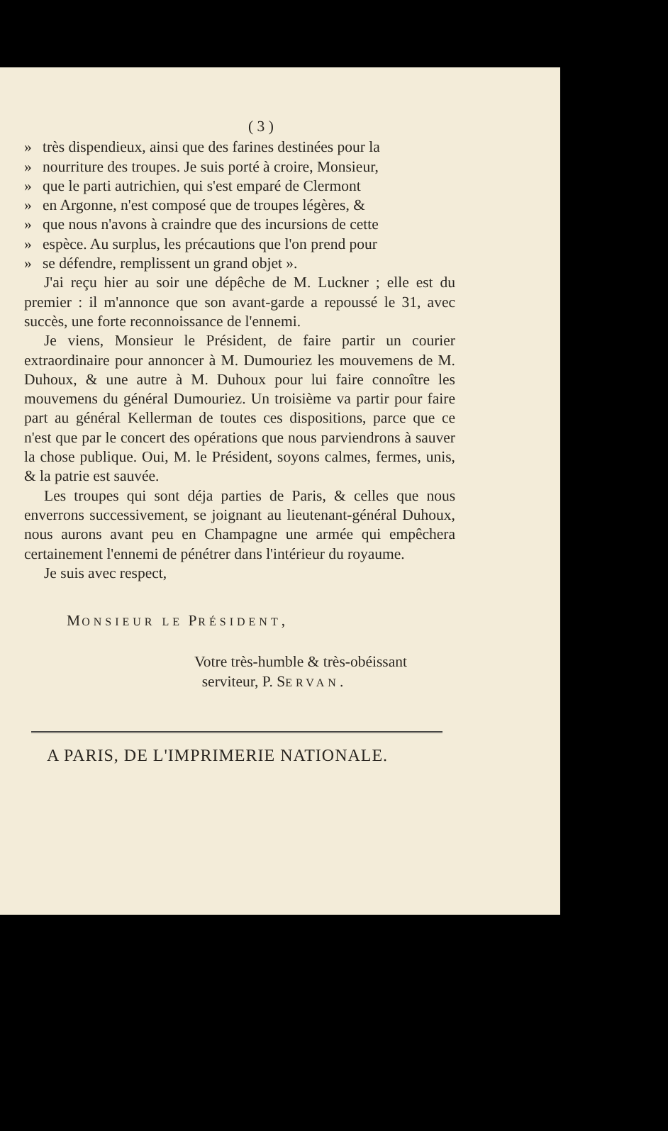( 3 )
» très dispendieux, ainsi que des farines destinées pour la
» nourriture des troupes. Je suis porté à croire, Monsieur,
» que le parti autrichien, qui s'est emparé de Clermont
» en Argonne, n'est composé que de troupes légères, &
» que nous n'avons à craindre que des incursions de cette
» espèce. Au surplus, les précautions que l'on prend pour
» se défendre, remplissent un grand objet ».
J'ai reçu hier au soir une dépêche de M. Luckner ; elle est du premier : il m'annonce que son avant-garde a repoussé le 31, avec succès, une forte reconnoissance de l'ennemi.
Je viens, Monsieur le Président, de faire partir un courier extraordinaire pour annoncer à M. Dumouriez les mouvemens de M. Duhoux, & une autre à M. Duhoux pour lui faire connoître les mouvemens du général Dumouriez. Un troisième va partir pour faire part au général Kellerman de toutes ces dispositions, parce que ce n'est que par le concert des opérations que nous parviendrons à sauver la chose publique. Oui, M. le Président, soyons calmes, fermes, unis, & la patrie est sauvée.
Les troupes qui sont déja parties de Paris, & celles que nous enverrons successivement, se joignant au lieutenant-général Duhoux, nous aurons avant peu en Champagne une armée qui empêchera certainement l'ennemi de pénétrer dans l'intérieur du royaume.
Je suis avec respect,
MONSIEUR LE PRÉSIDENT,
Votre très-humble & très-obéissant
serviteur, P. SERVAN.
A PARIS, DE L'IMPRIMERIE NATIONALE.